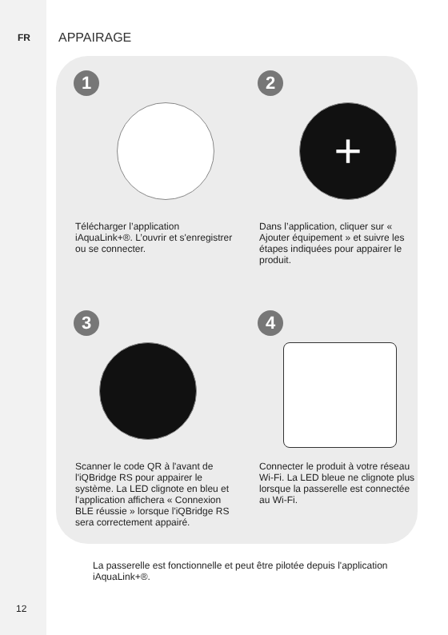FR APPAIRAGE
1
Télécharger l’application iAquaLink+®. L’ouvrir et s'enregistrer ou se connecter.
2
+
Dans l’application, cliquer sur « Ajouter équipement » et suivre les étapes indiquées pour appairer le produit.
3
Scanner le code QR à l'avant de l'iQBridge RS pour appairer le système. La LED clignote en bleu et l'application affichera « Connexion BLE réussie » lorsque l'iQBridge RS sera correctement appairé.
4
Connecter le produit à votre réseau Wi-Fi. La LED bleue ne clignote plus lorsque la passerelle est connectée au Wi-Fi.
La passerelle est fonctionnelle et peut être pilotée depuis l'application iAquaLink+®.
12